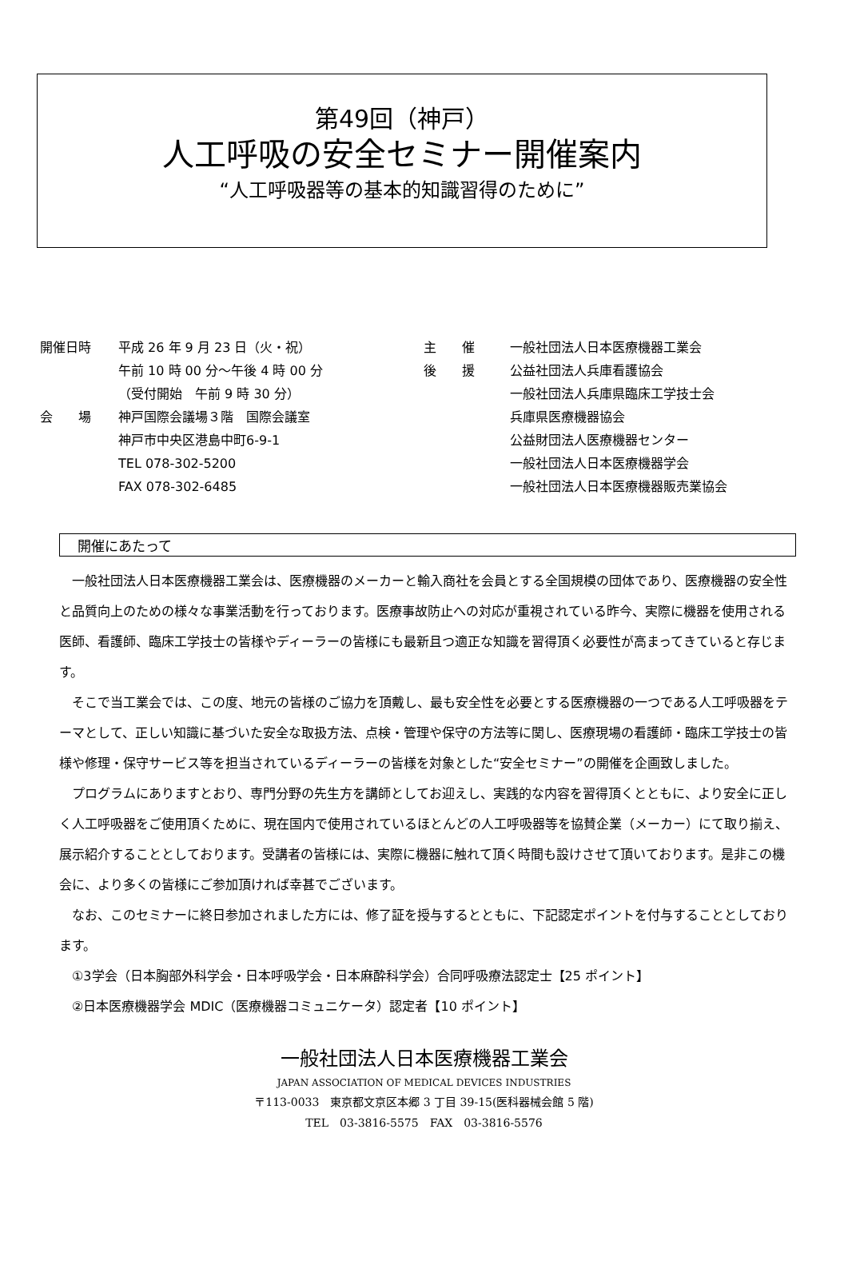第49回（神戸）
人工呼吸の安全セミナー開催案内
“人工呼吸器等の基本的知識習得のために”
| 開催日時 | 平成 26 年 9 月 23 日（火・祝） 午前 10 時 00 分～午後 4 時 00 分 （受付開始 午前 9 時 30 分） |
| 会 場 | 神戸国際会議場３階 国際会議室 神戸市中央区港島中町6-9-1 TEL 078-302-5200 FAX 078-302-6485 |
| 主 催 | 一般社団法人日本医療機器工業会 |
| 後 援 | 公益社団法人兵庫看護協会 一般社団法人兵庫県臨床工学技士会 兵庫県医療機器協会 公益財団法人医療機器センター 一般社団法人日本医療機器学会 一般社団法人日本医療機器販売業協会 |
開催にあたって
一般社団法人日本医療機器工業会は、医療機器のメーカーと輸入商社を会員とする全国規模の団体であり、医療機器の安全性と品質向上のための様々な事業活動を行っております。医療事故防止への対応が重視されている昨今、実際に機器を使用される医師、看護師、臨床工学技士の皆様やディーラーの皆様にも最新且つ適正な知識を習得頂く必要性が高まってきていると存じます。
そこで当工業会では、この度、地元の皆様のご協力を頂戴し、最も安全性を必要とする医療機器の一つである人工呼吸器をテーマとして、正しい知識に基づいた安全な取扱方法、点検・管理や保守の方法等に関し、医療現場の看護師・臨床工学技士の皆様や修理・保守サービス等を担当されているディーラーの皆様を対象とした“安全セミナー”の開催を企画致しました。
プログラムにありますとおり、専門分野の先生方を講師としてお迎えし、実践的な内容を習得頂くとともに、より安全に正しく人工呼吸器をご使用頂くために、現在国内で使用されているほとんどの人工呼吸器等を協賛企業（メーカー）にて取り揃え、展示紹介することとしております。受講者の皆様には、実際に機器に触れて頂く時間も設けさせて頂いております。是非この機会に、より多くの皆様にご参加頂ければ幸甚でございます。
なお、このセミナーに終日参加されました方には、修了証を授与するとともに、下記認定ポイントを付与することとしております。
①3学会（日本胸部外科学会・日本呼吸学会・日本麻酔科学会）合同呼吸療法認定士【25 ポイント】
②日本医療機器学会 MDIC（医療機器コミュニケータ）認定者【10 ポイント】
一般社団法人日本医療機器工業会
JAPAN ASSOCIATION OF MEDICAL DEVICES INDUSTRIES
〒113-0033　東京都文京区本郷 3 丁目 39-15(医科器械会館 5 階)
TEL　03-3816-5575　FAX　03-3816-5576